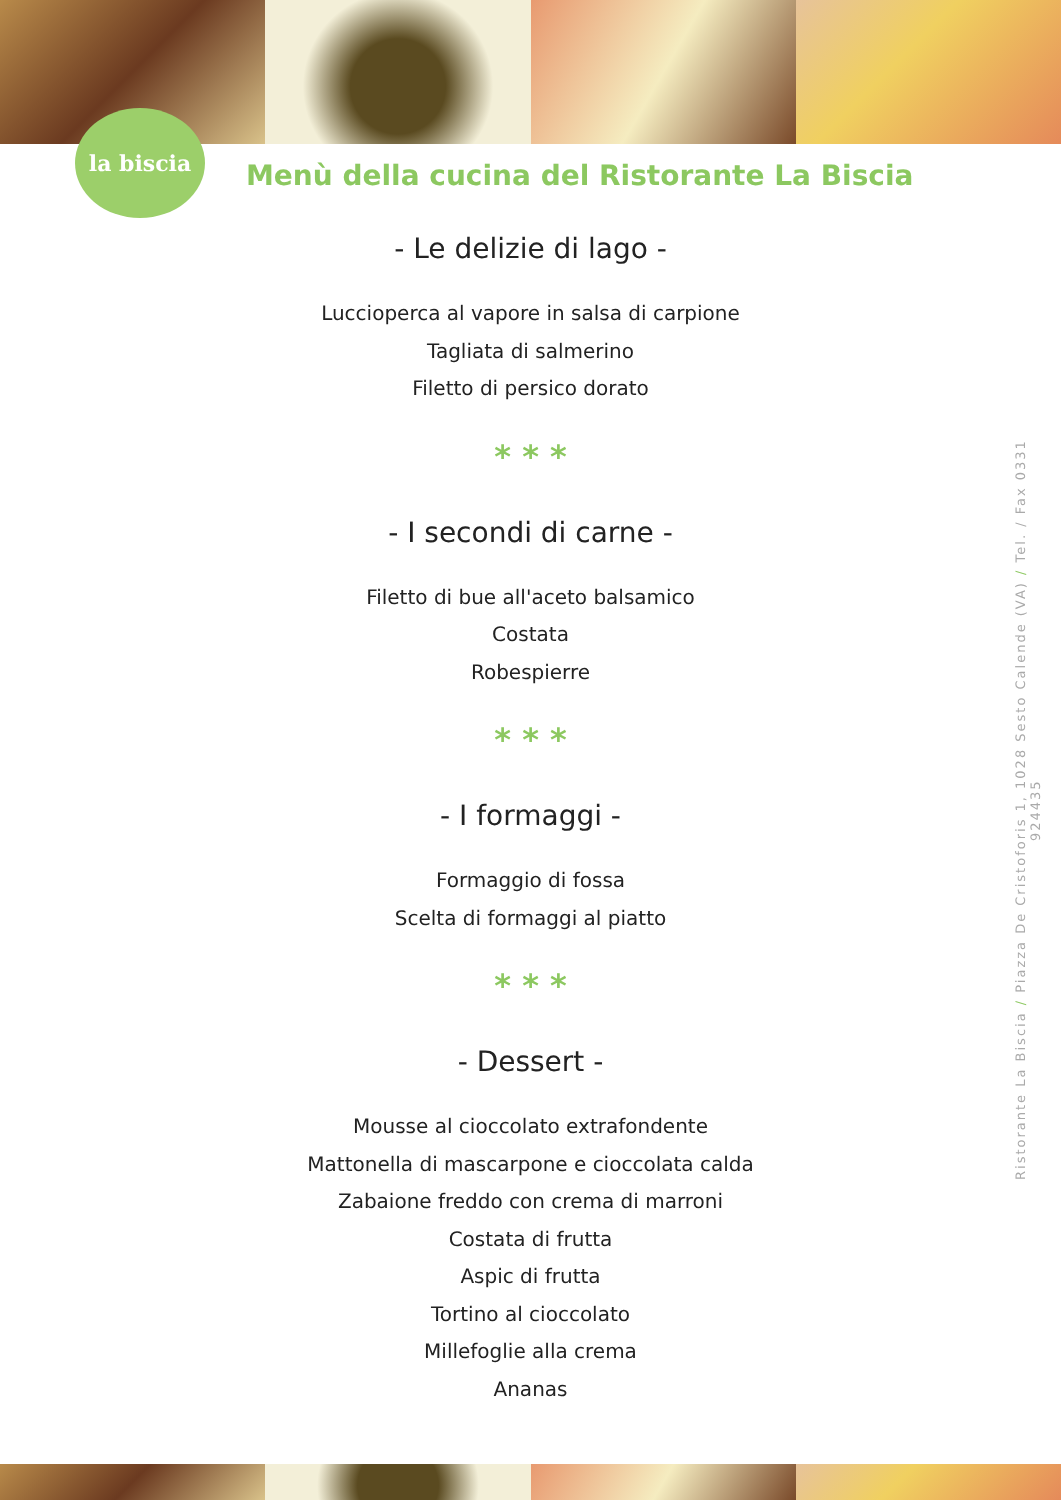la biscia
Menù della cucina del Ristorante La Biscia
- Le delizie di lago -
Luccioperca al vapore in salsa di carpione
Tagliata di salmerino
Filetto di persico dorato
* * *
- I secondi di carne -
Filetto di bue all'aceto balsamico
Costata
Robespierre
* * *
- I formaggi -
Formaggio di fossa
Scelta di formaggi al piatto
* * *
- Dessert -
Mousse al cioccolato extrafondente
Mattonella di mascarpone e cioccolata calda
Zabaione freddo con crema di marroni
Costata di frutta
Aspic di frutta
Tortino al cioccolato
Millefoglie alla crema
Ananas
Ristorante La Biscia / Piazza De Cristoforis 1, 1028 Sesto Calende (VA) / Tel. / Fax 0331 924435